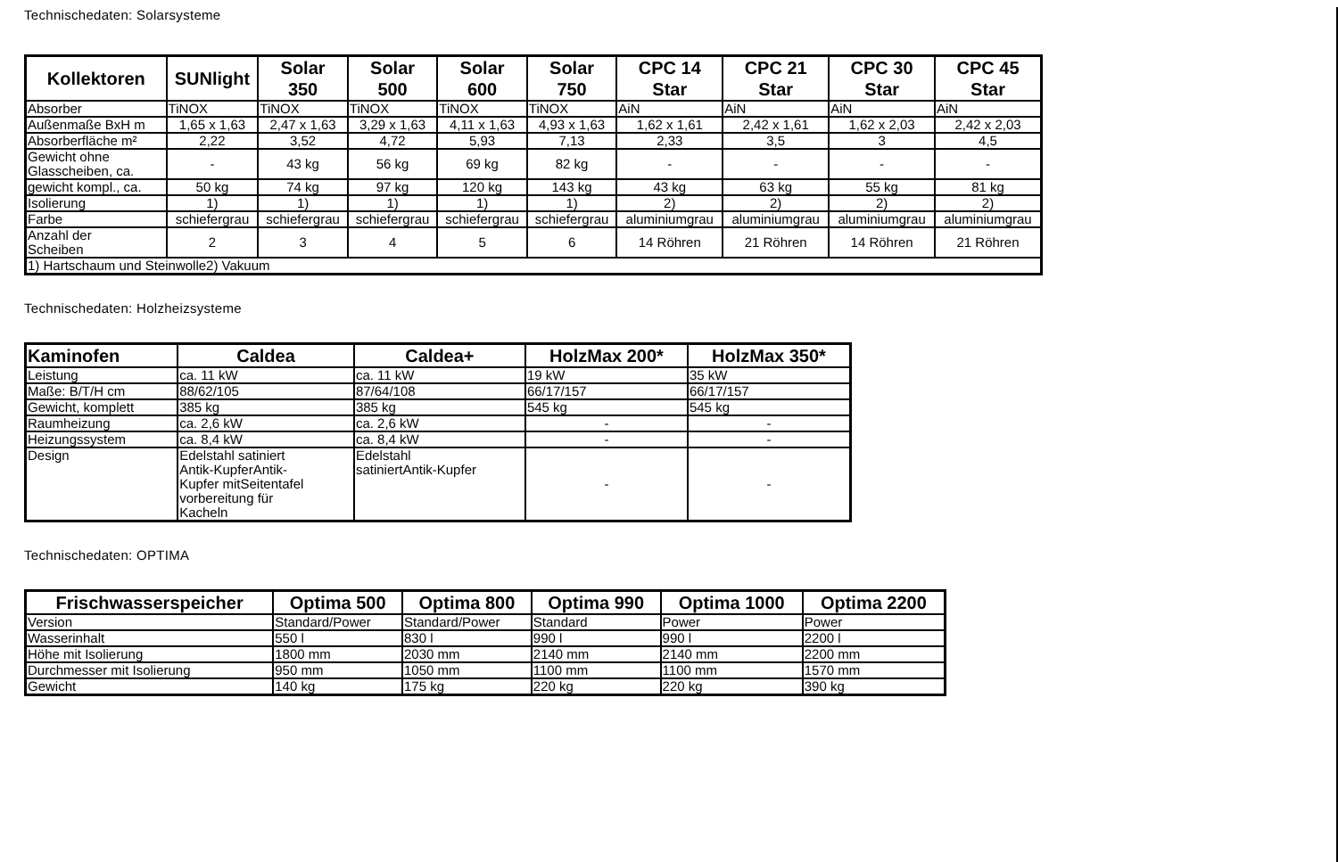Technischedaten: Solarsysteme
| Kollektoren | SUNlight | Solar 350 | Solar 500 | Solar 600 | Solar 750 | CPC 14 Star | CPC 21 Star | CPC 30 Star | CPC 45 Star |
| --- | --- | --- | --- | --- | --- | --- | --- | --- | --- |
| Absorber | TiNOX | TiNOX | TiNOX | TiNOX | TiNOX | AiN | AiN | AiN | AiN |
| Außenmaße BxH m | 1,65 x 1,63 | 2,47 x 1,63 | 3,29 x 1,63 | 4,11 x 1,63 | 4,93 x 1,63 | 1,62 x 1,61 | 2,42 x 1,61 | 1,62 x 2,03 | 2,42 x 2,03 |
| Absorberfläche m² | 2,22 | 3,52 | 4,72 | 5,93 | 7,13 | 2,33 | 3,5 | 3 | 4,5 |
| Gewicht ohne Glasscheiben, ca. | - | 43 kg | 56 kg | 69 kg | 82 kg | - | - | - | - |
| gewicht kompl., ca. | 50 kg | 74 kg | 97 kg | 120 kg | 143 kg | 43 kg | 63 kg | 55 kg | 81 kg |
| Isolierung | 1) | 1) | 1) | 1) | 1) | 2) | 2) | 2) | 2) |
| Farbe | schiefergrau | schiefergrau | schiefergrau | schiefergrau | schiefergrau | aluminiumgrau | aluminiumgrau | aluminiumgrau | aluminiumgrau |
| Anzahl der Scheiben | 2 | 3 | 4 | 5 | 6 | 14 Röhren | 21 Röhren | 14 Röhren | 21 Röhren |
| 1) Hartschaum und Steinwolle2) Vakuum | | | | | | | | | |
Technischedaten: Holzheizsysteme
| Kaminofen | Caldea | Caldea+ | HolzMax 200* | HolzMax 350* |
| --- | --- | --- | --- | --- |
| Leistung | ca. 11 kW | ca. 11 kW | 19 kW | 35 kW |
| Maße: B/T/H cm | 88/62/105 | 87/64/108 | 66/17/157 | 66/17/157 |
| Gewicht, komplett | 385 kg | 385 kg | 545 kg | 545 kg |
| Raumheizung | ca. 2,6 kW | ca. 2,6 kW | - | - |
| Heizungssystem | ca. 8,4 kW | ca. 8,4 kW | - | - |
| Design | Edelstahl satiniert Antik-KupferAntik- Kupfer mitSeitentafel vorbereitung für Kacheln | Edelstahl satiniertAntik-Kupfer | - | - |
Technischedaten: OPTIMA
| Frischwasserspeicher | Optima 500 | Optima 800 | Optima 990 | Optima 1000 | Optima 2200 |
| --- | --- | --- | --- | --- | --- |
| Version | Standard/Power | Standard/Power | Standard | Power | Power |
| Wasserinhalt | 550 l | 830 l | 990 l | 990 l | 2200 l |
| Höhe mit Isolierung | 1800 mm | 2030 mm | 2140 mm | 2140 mm | 2200 mm |
| Durchmesser mit Isolierung | 950 mm | 1050 mm | 1100 mm | 1100 mm | 1570 mm |
| Gewicht | 140 kg | 175 kg | 220 kg | 220 kg | 390 kg |